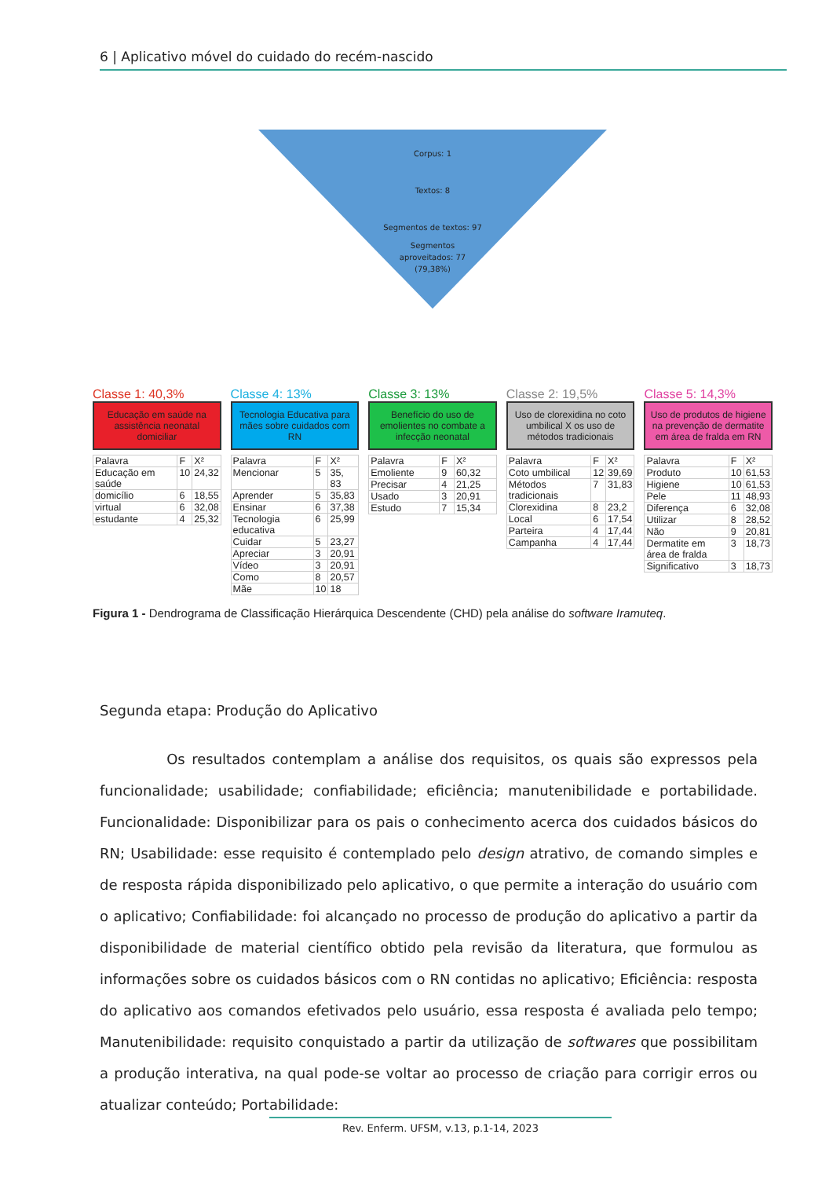6 | Aplicativo móvel do cuidado do recém-nascido
Corpus: 1
Textos: 8
Segmentos de textos: 97
Segmentos
aproveitados: 77
(79,38%)
Classe 1: 40,3%
Educação em saúde na assistência neonatal domiciliar
| Palavra | F | X² |
| Educação em saúde | 10 | 24,32 |
| domicílio | 6 | 18,55 |
| virtual | 6 | 32,08 |
| estudante | 4 | 25,32 |
Classe 4: 13%
Tecnologia Educativa para mães sobre cuidados com RN
| Palavra | F | X² |
| Mencionar | 5 | 35, 83 |
| Aprender | 5 | 35,83 |
| Ensinar | 6 | 37,38 |
| Tecnologia educativa | 6 | 25,99 |
| Cuidar | 5 | 23,27 |
| Apreciar | 3 | 20,91 |
| Vídeo | 3 | 20,91 |
| Como | 8 | 20,57 |
| Mãe | 10 | 18 |
Classe 3: 13%
Benefício do uso de emolientes no combate a infecção neonatal
| Palavra | F | X² |
| Emoliente | 9 | 60,32 |
| Precisar | 4 | 21,25 |
| Usado | 3 | 20,91 |
| Estudo | 7 | 15,34 |
Classe 2: 19,5%
Uso de clorexidina no coto umbilical X os uso de métodos tradicionais
| Palavra | F | X² |
| Coto umbilical | 12 | 39,69 |
| Métodos tradicionais | 7 | 31,83 |
| Clorexidina | 8 | 23,2 |
| Local | 6 | 17,54 |
| Parteira | 4 | 17,44 |
| Campanha | 4 | 17,44 |
Classe 5: 14,3%
Uso de produtos de higiene na prevenção de dermatite em área de fralda em RN
| Palavra | F | X² |
| Produto | 10 | 61,53 |
| Higiene | 10 | 61,53 |
| Pele | 11 | 48,93 |
| Diferença | 6 | 32,08 |
| Utilizar | 8 | 28,52 |
| Não | 9 | 20,81 |
| Dermatite em área de fralda | 3 | 18,73 |
| Significativo | 3 | 18,73 |
Figura 1 - Dendrograma de Classificação Hierárquica Descendente (CHD) pela análise do software Iramuteq.
Segunda etapa: Produção do Aplicativo
Os resultados contemplam a análise dos requisitos, os quais são expressos pela funcionalidade; usabilidade; confiabilidade; eficiência; manutenibilidade e portabilidade. Funcionalidade: Disponibilizar para os pais o conhecimento acerca dos cuidados básicos do RN; Usabilidade: esse requisito é contemplado pelo design atrativo, de comando simples e de resposta rápida disponibilizado pelo aplicativo, o que permite a interação do usuário com o aplicativo; Confiabilidade: foi alcançado no processo de produção do aplicativo a partir da disponibilidade de material científico obtido pela revisão da literatura, que formulou as informações sobre os cuidados básicos com o RN contidas no aplicativo; Eficiência: resposta do aplicativo aos comandos efetivados pelo usuário, essa resposta é avaliada pelo tempo; Manutenibilidade: requisito conquistado a partir da utilização de softwares que possibilitam a produção interativa, na qual pode-se voltar ao processo de criação para corrigir erros ou atualizar conteúdo; Portabilidade:
Rev. Enferm. UFSM, v.13, p.1-14, 2023